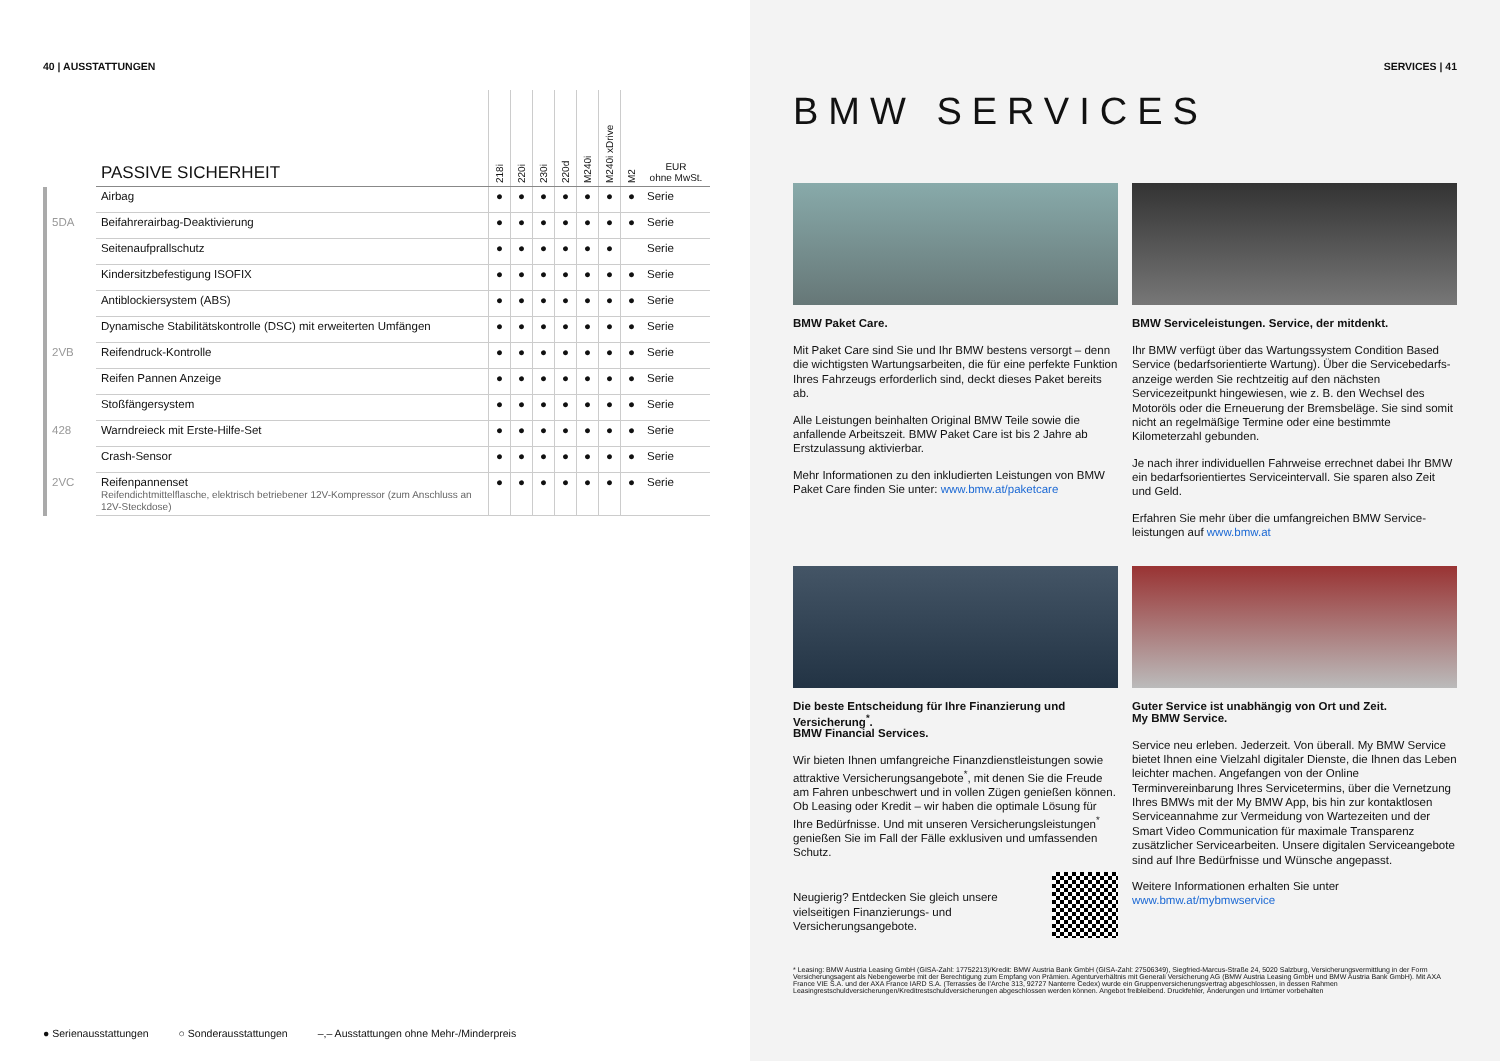40 | AUSSTATTUNGEN
| | PASSIVE SICHERHEIT | 218i | 220i | 230i | 220d | M240i | M240i xDrive | M2 | EUR ohne MwSt. |
| --- | --- | --- | --- | --- | --- | --- | --- | --- | --- |
| | Airbag | ● | ● | ● | ● | ● | ● | ● | Serie |
| 5DA | Beifahrerairbag-Deaktivierung | ● | ● | ● | ● | ● | ● | ● | Serie |
| | Seitenaufprallschutz | ● | ● | ● | ● | ● | ● | | Serie |
| | Kindersitzbefestigung ISOFIX | ● | ● | ● | ● | ● | ● | ● | Serie |
| | Antiblockiersystem (ABS) | ● | ● | ● | ● | ● | ● | ● | Serie |
| | Dynamische Stabilitätskontrolle (DSC) mit erweiterten Umfängen | ● | ● | ● | ● | ● | ● | ● | Serie |
| 2VB | Reifendruck-Kontrolle | ● | ● | ● | ● | ● | ● | ● | Serie |
| | Reifen Pannen Anzeige | ● | ● | ● | ● | ● | ● | ● | Serie |
| | Stoßfängersystem | ● | ● | ● | ● | ● | ● | ● | Serie |
| 428 | Warndreieck mit Erste-Hilfe-Set | ● | ● | ● | ● | ● | ● | ● | Serie |
| | Crash-Sensor | ● | ● | ● | ● | ● | ● | ● | Serie |
| 2VC | Reifenpannenset Reifendichtmittelflasche, elektrisch betriebener 12V-Kompressor (zum Anschluss an 12V-Steckdose) | ● | ● | ● | ● | ● | ● | ● | Serie |
● Serienausstattungen ○ Sonderausstattungen –,– Ausstattungen ohne Mehr-/Minderpreis
SERVICES | 41
BMW SERVICES
BMW Paket Care.
Mit Paket Care sind Sie und Ihr BMW bestens versorgt – denn die wichtigsten Wartungsarbeiten, die für eine perfekte Funktion Ihres Fahrzeugs erforderlich sind, deckt dieses Paket bereits ab.
Alle Leistungen beinhalten Original BMW Teile sowie die anfallende Arbeitszeit. BMW Paket Care ist bis 2 Jahre ab Erstzulassung aktivierbar.
Mehr Informationen zu den inkludierten Leistungen von BMW Paket Care finden Sie unter: www.bmw.at/paketcare
BMW Serviceleistungen. Service, der mitdenkt.
Ihr BMW verfügt über das Wartungssystem Condition Based Service (bedarfsorientierte Wartung). Über die Servicebedarfs­anzeige werden Sie rechtzeitig auf den nächsten Servicezeitpunkt hingewiesen, wie z. B. den Wechsel des Motoröls oder die Erneuerung der Bremsbeläge. Sie sind somit nicht an regel­mäßige Termine oder eine bestimmte Kilometerzahl gebunden.
Je nach ihrer individuellen Fahrweise errechnet dabei Ihr BMW ein bedarfsorientiertes Serviceintervall. Sie sparen also Zeit und Geld.
Erfahren Sie mehr über die umfangreichen BMW Service­leistungen auf www.bmw.at
Die beste Entscheidung für Ihre Finanzierung und Versicherung<sup>*</sup>.
BMW Financial Services.
Wir bieten Ihnen umfangreiche Finanzdienstleistungen sowie attraktive Versicherungsangebote<sup>*</sup>, mit denen Sie die Freude am Fahren unbeschwert und in vollen Zügen genießen können. Ob Leasing oder Kredit – wir haben die optimale Lösung für Ihre Bedürfnisse. Und mit unseren Versicherungsleistungen<sup>*</sup> genießen Sie im Fall der Fälle exklusiven und umfassenden Schutz.
Neugierig? Entdecken Sie gleich unsere
vielseitigen Finanzierungs- und
Versicherungsangebote.
Guter Service ist unabhängig von Ort und Zeit.
My BMW Service.
Service neu erleben. Jederzeit. Von überall. My BMW Service bietet Ihnen eine Vielzahl digitaler Dienste, die Ihnen das Leben leichter machen. Angefangen von der Online Terminvereinbarung Ihres Servicetermins, über die Vernetzung Ihres BMWs mit der My BMW App, bis hin zur kontaktlosen Serviceannahme zur Vermeidung von Wartezeiten und der Smart Video Communication für maximale Transparenz zusätzlicher Servicearbeiten. Unsere digitalen Serviceangebote sind auf Ihre Bedürfnisse und Wünsche angepasst.
Weitere Informationen erhalten Sie unter
www.bmw.at/mybmwservice
* Leasing: BMW Austria Leasing GmbH (GISA-Zahl: 17752213)/Kredit: BMW Austria Bank GmbH (GISA-Zahl: 27506349), Siegfried-Marcus-Straße 24, 5020 Salzburg, Versicherungsvermittlung in der Form Versicherungsagent als Nebengewerbe mit der Berechtigung zum Empfang von Prämien. Agenturverhältnis mit Generali Versicherung AG (BMW Austria Leasing GmbH und BMW Austria Bank GmbH). Mit AXA France VIE S.A. und der AXA France IARD S.A. (Terrasses de l’Arche 313, 92727 Nanterre Cedex) wurde ein Gruppenversicherungsvertrag abgeschlossen, in dessen Rahmen Leasingrestschuldversicherungen/Kreditrestschuldversicherungen abgeschlossen werden können. Angebot freibleibend. Druckfehler, Änderungen und Irrtümer vorbehalten